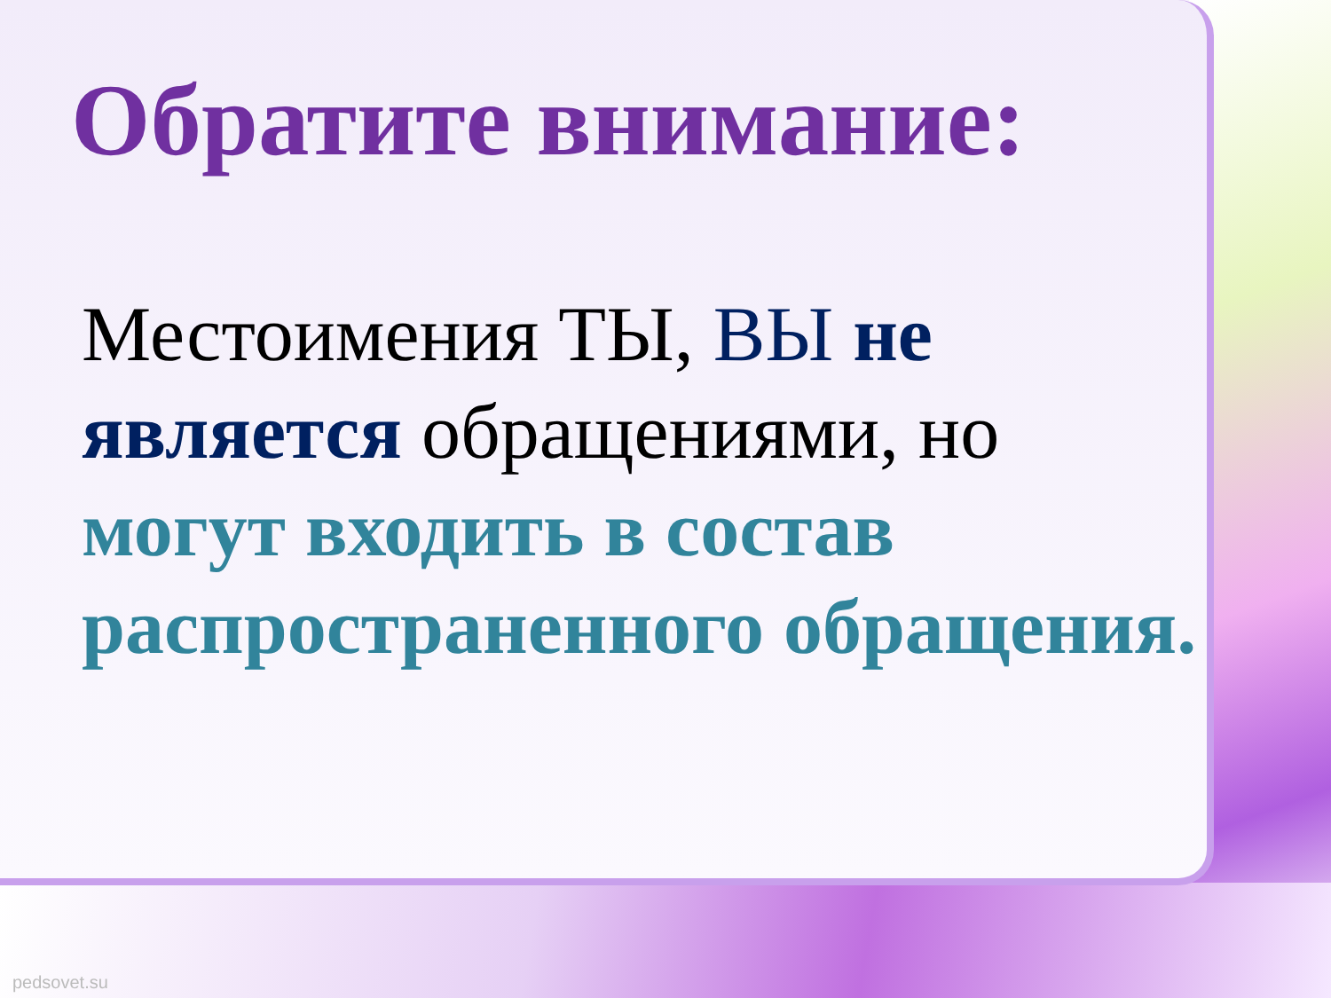Обратите внимание:
Местоимения ТЫ, ВЫ не является обращениями, но могут входить в состав распространенного обращения.
pedsovet.su